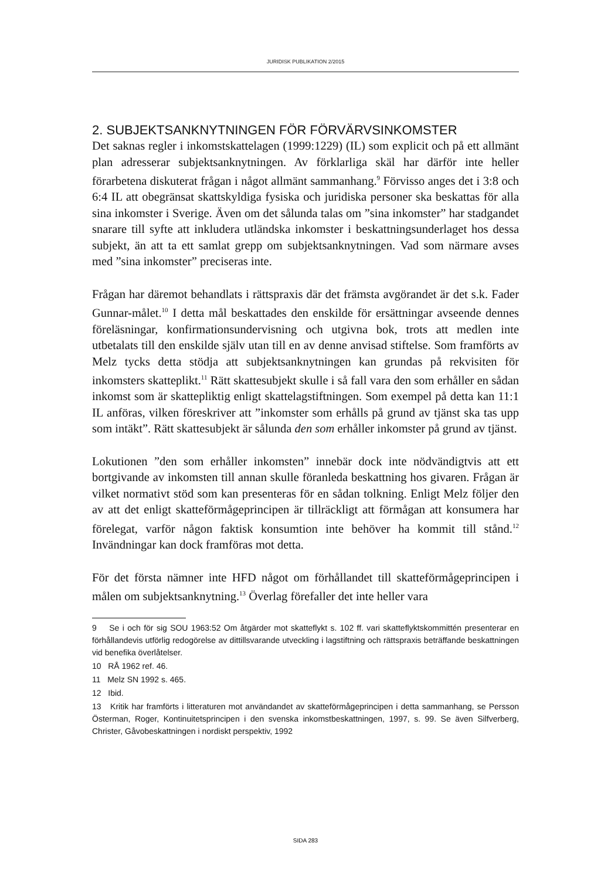JURIDISK PUBLIKATION 2/2015
2. SUBJEKTSANKNYTNINGEN FÖR FÖRVÄRVSINKOMSTER
Det saknas regler i inkomstskattelagen (1999:1229) (IL) som explicit och på ett allmänt plan adresserar subjektsanknytningen. Av förklarliga skäl har därför inte heller förarbetena diskuterat frågan i något allmänt sammanhang.<sup>9</sup> Förvisso anges det i 3:8 och 6:4 IL att obegränsat skattskyldiga fysiska och juridiska personer ska beskattas för alla sina inkomster i Sverige. Även om det sålunda talas om ”sina inkomster” har stadgandet snarare till syfte att inkludera utländska inkomster i beskattningsunderlaget hos dessa subjekt, än att ta ett samlat grepp om subjektsanknytningen. Vad som närmare avses med ”sina inkomster” preciseras inte.
Frågan har däremot behandlats i rättspraxis där det främsta avgörandet är det s.k. Fader Gunnar-målet.<sup>10</sup> I detta mål beskattades den enskilde för ersättningar avseende dennes föreläsningar, konfirmationsundervisning och utgivna bok, trots att medlen inte utbetalats till den enskilde själv utan till en av denne anvisad stiftelse. Som framförts av Melz tycks detta stödja att subjekts­anknytningen kan grundas på rekvisiten för inkomsters skatteplikt.<sup>11</sup> Rätt skattesubjekt skulle i så fall vara den som erhåller en sådan inkomst som är skattepliktig enligt skattelagstiftningen. Som exempel på detta kan 11:1 IL anföras, vilken föreskriver att ”inkomster som erhålls på grund av tjänst ska tas upp som intäkt”. Rätt skattesubjekt är sålunda den som erhåller inkomster på grund av tjänst.
Lokutionen ”den som erhåller inkomsten” innebär dock inte nödvändigtvis att ett bortgivande av inkomsten till annan skulle föranleda beskattning hos givaren. Frågan är vilket normativt stöd som kan presenteras för en sådan tolkning. Enligt Melz följer den av att det enligt skatteförmågeprincipen är tillräckligt att förmågan att konsumera har förelegat, varför någon faktisk kon­sumtion inte behöver ha kommit till stånd.<sup>12</sup> Invändningar kan dock framföras mot detta.
För det första nämner inte HFD något om förhållandet till skatteförmågeprin­cipen i målen om subjektsanknytning.<sup>13</sup> Överlag förefaller det inte heller vara
9 Se i och för sig SOU 1963:52 Om åtgärder mot skatteflykt s. 102 ff. vari skatteflyktskommittén presenterar en förhållandevis utförlig redogörelse av dittillsvarande utveckling i lagstiftning och rättspraxis beträffande beskattningen vid benefika överlåtelser.
10 RÅ 1962 ref. 46.
11 Melz SN 1992 s. 465.
12 Ibid.
13 Kritik har framförts i litteraturen mot användandet av skatteförmågeprincipen i detta sam­manhang, se Persson Österman, Roger, Kontinuitetsprincipen i den svenska inkomstbeskatt­ningen, 1997, s. 99. Se även Silfverberg, Christer, Gåvobeskattningen i nordiskt perspektiv, 1992
SIDA 283